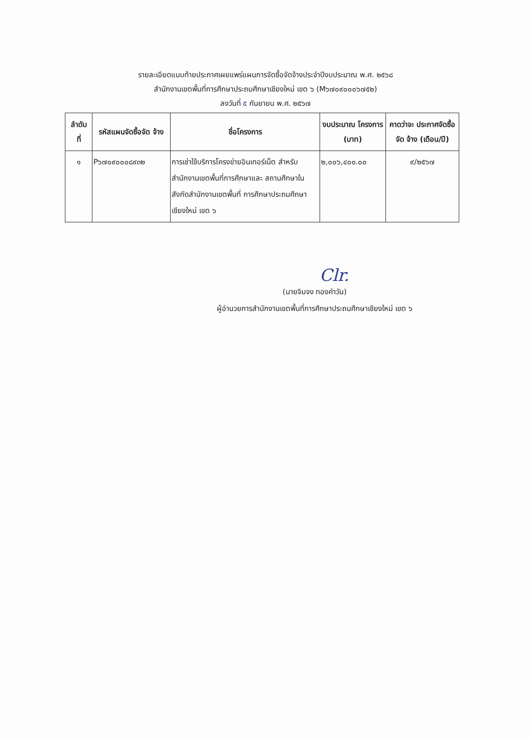รายละเอียดแนบท้ายประกาศเผยแพร่แผนการจัดซื้อจัดจ้างประจำปีงบประมาณ พ.ศ. ๒๕๖๘
สำนักงานเขตพื้นที่การศึกษาประถมศึกษาเชียงใหม่ เขต ๖ (M๖๗๐๙๐๐๐๖๗๕๒)
ลงวันที่ ๕ กันยายน พ.ศ. ๒๕๖๗
| ลำดับ ที่ | รหัสแผนจัดซื้อจัด จ้าง | ชื่อโครงการ | งบประมาณ โครงการ (บาท) | คาดว่าจะ ประกาศจัดซื้อจัด จ้าง (เดือน/ปี) |
| --- | --- | --- | --- | --- |
| ๑ | P๖๗๐๙๐๐๐๘๙๓๒ | การเช่าใช้บริการโครงข่ายอินเทอร์เน็ต สำหรับสำนักงานเขตพื้นที่การศึกษาและ สถานศึกษาในสังกัดสำนักงานเขตพื้นที่ การศึกษาประถมศึกษาเชียงใหม่ เขต ๖ | ๒,๐๐๖,๔๐๐.๐๐ | ๙/๒๕๖๗ |
Clr.
(นายจิมจง ทองคำวัน)
ผู้อำนวยการสำนักงานเขตพื้นที่การศึกษาประถมศึกษาเชียงใหม่ เขต ๖